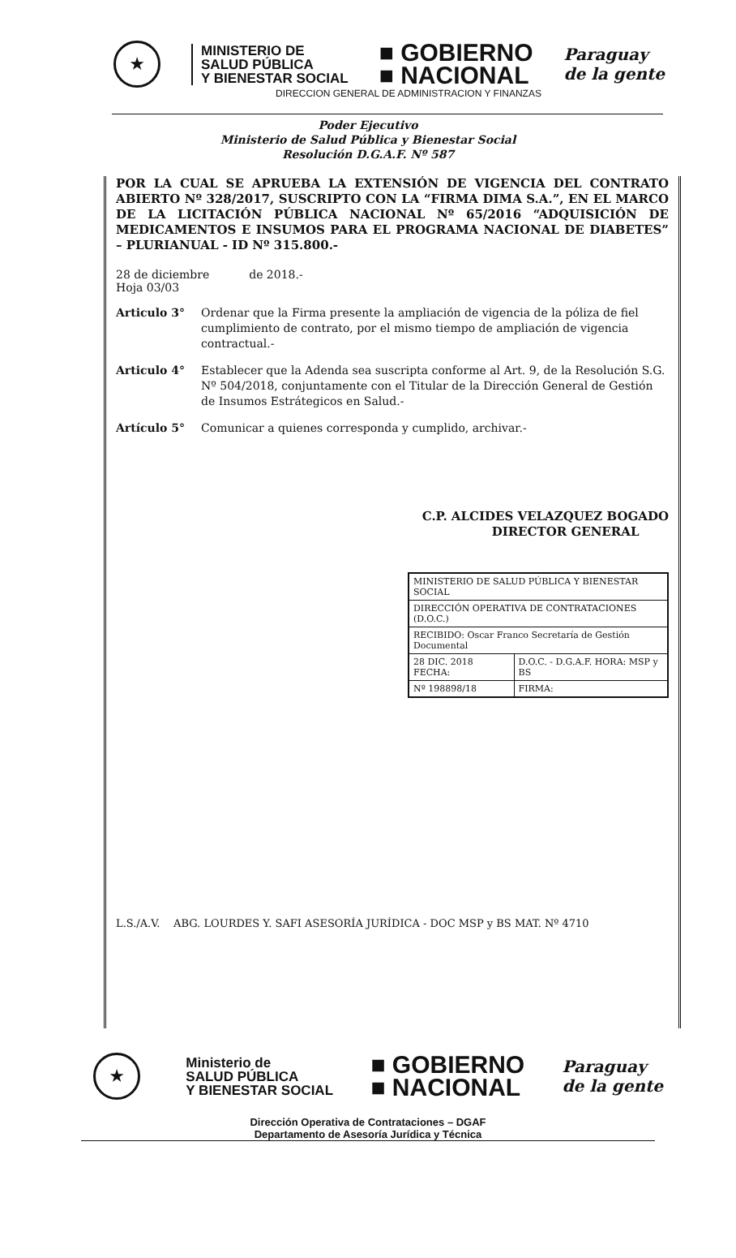★
MINISTERIO DE
SALUD PÚBLICA
Y BIENESTAR SOCIAL
■ GOBIERNO
■ NACIONAL
Paraguay
de la gente
DIRECCION GENERAL DE ADMINISTRACION Y FINANZAS
Poder Ejecutivo
Ministerio de Salud Pública y Bienestar Social
Resolución D.G.A.F. Nº 587
POR LA CUAL SE APRUEBA LA EXTENSIÓN DE VIGENCIA DEL CONTRATO ABIERTO Nº 328/2017, SUSCRIPTO CON LA “FIRMA DIMA S.A.”, EN EL MARCO DE LA LICITACIÓN PÚBLICA NACIONAL Nº 65/2016 “ADQUISICIÓN DE MEDICAMENTOS E INSUMOS PARA EL PROGRAMA NACIONAL DE DIABETES” – PLURIANUAL - ID Nº 315.800.-
28 de diciembre de 2018.-
Hoja 03/03
Articulo 3° Ordenar que la Firma presente la ampliación de vigencia de la póliza de fiel cumplimiento de contrato, por el mismo tiempo de ampliación de vigencia contractual.-
Articulo 4° Establecer que la Adenda sea suscripta conforme al Art. 9, de la Resolución S.G. Nº 504/2018, conjuntamente con el Titular de la Dirección General de Gestión de Insumos Estrátegicos en Salud.-
Artículo 5° Comunicar a quienes corresponda y cumplido, archivar.-
C.P. ALCIDES VELAZQUEZ BOGADO
DIRECTOR GENERAL
| MINISTERIO DE SALUD PÚBLICA Y BIENESTAR SOCIAL | |
| DIRECCIÓN OPERATIVA DE CONTRATACIONES (D.O.C.) | |
| RECIBIDO: Oscar Franco Secretaría de Gestión Documental | |
| 28 DIC. 2018 FECHA: | D.O.C. - D.G.A.F. HORA: MSP y BS |
| Nº 198898/18 | FIRMA: |
L.S./A.V. ABG. LOURDES Y. SAFI ASESORÍA JURÍDICA - DOC MSP y BS MAT. Nº 4710
★
Ministerio de
SALUD PÚBLICA
Y BIENESTAR SOCIAL
■ GOBIERNO
■ NACIONAL
Paraguay
de la gente
Dirección Operativa de Contrataciones – DGAF
Departamento de Asesoría Jurídica y Técnica